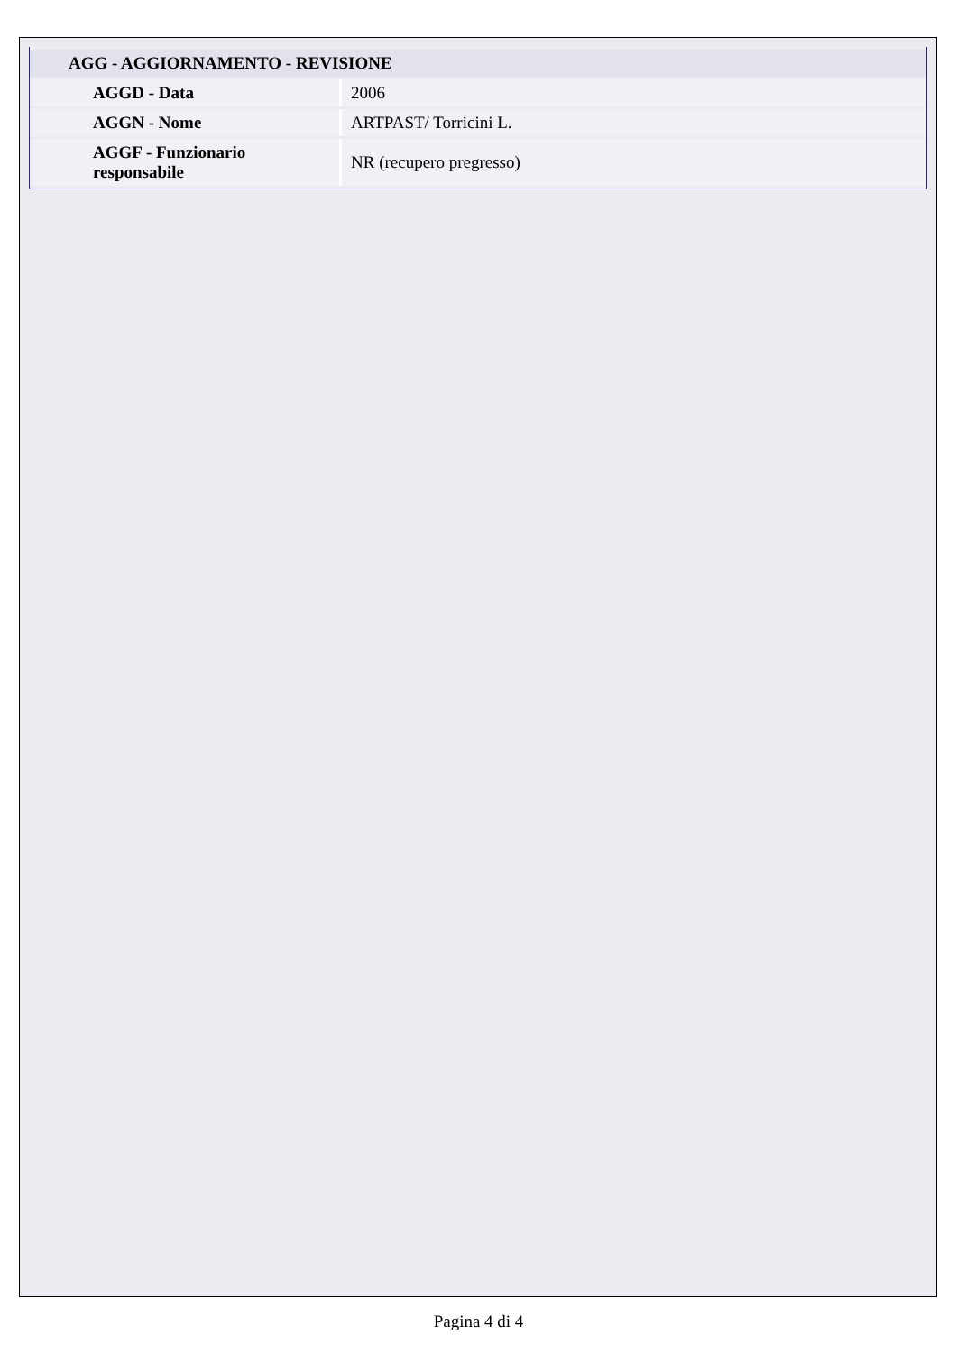| AGG - AGGIORNAMENTO - REVISIONE | |
| --- | --- |
| AGGD - Data | 2006 |
| AGGN - Nome | ARTPAST/ Torricini L. |
| AGGF - Funzionario responsabile | NR (recupero pregresso) |
Pagina 4 di 4